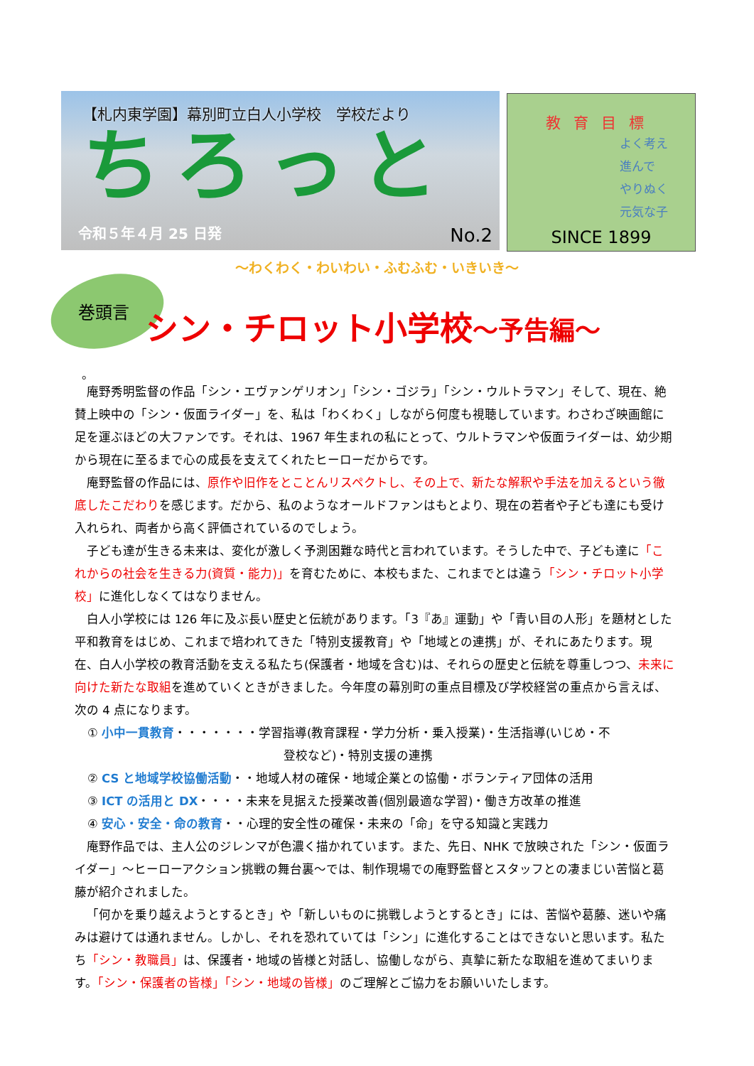【札内東学園】幕別町立白人小学校　学校だより
ちろっと
令和５年４月 25 日発 No.2
教育目標
よく考え
進んで
やりぬく
元気な子
SINCE 1899
～わくわく・わいわい・ふむふむ・いきいき～
巻頭言 シン・チロット小学校～予告編～
。
庵野秀明監督の作品「シン・エヴァンゲリオン」「シン・ゴジラ」「シン・ウルトラマン」そして、現在、絶賛上映中の「シン・仮面ライダー」を、私は「わくわく」しながら何度も視聴しています。わさわざ映画館に足を運ぶほどの大ファンです。それは、1967 年生まれの私にとって、ウルトラマンや仮面ライダーは、幼少期から現在に至るまで心の成長を支えてくれたヒーローだからです。
庵野監督の作品には、原作や旧作をとことんリスペクトし、その上で、新たな解釈や手法を加えるという徹底したこだわりを感じます。だから、私のようなオールドファンはもとより、現在の若者や子ども達にも受け入れられ、両者から高く評価されているのでしょう。
子ども達が生きる未来は、変化が激しく予測困難な時代と言われています。そうした中で、子ども達に「これからの社会を生きる力(資質・能力)」を育むために、本校もまた、これまでとは違う「シン・チロット小学校」に進化しなくてはなりません。
白人小学校には 126 年に及ぶ長い歴史と伝統があります。「3『あ』運動」や「青い目の人形」を題材とした平和教育をはじめ、これまで培われてきた「特別支援教育」や「地域との連携」が、それにあたります。現在、白人小学校の教育活動を支える私たち(保護者・地域を含む)は、それらの歴史と伝統を尊重しつつ、未来に向けた新たな取組を進めていくときがきました。今年度の幕別町の重点目標及び学校経営の重点から言えば、次の 4 点になります。
① 小中一貫教育・・・・・・・学習指導(教育課程・学力分析・乗入授業)・生活指導(いじめ・不
登校など)・特別支援の連携
② CS と地域学校協働活動・・地域人材の確保・地域企業との協働・ボランティア団体の活用
③ ICT の活用と DX・・・・未来を見据えた授業改善(個別最適な学習)・働き方改革の推進
④ 安心・安全・命の教育・・心理的安全性の確保・未来の「命」を守る知識と実践力
庵野作品では、主人公のジレンマが色濃く描かれています。また、先日、NHK で放映された「シン・仮面ライダー」～ヒーローアクション挑戦の舞台裏～では、制作現場での庵野監督とスタッフとの凄まじい苦悩と葛藤が紹介されました。
「何かを乗り越えようとするとき」や「新しいものに挑戦しようとするとき」には、苦悩や葛藤、迷いや痛みは避けては通れません。しかし、それを恐れていては「シン」に進化することはできないと思います。私たち「シン・教職員」は、保護者・地域の皆様と対話し、協働しながら、真摯に新たな取組を進めてまいります。「シン・保護者の皆様」「シン・地域の皆様」のご理解とご協力をお願いいたします。